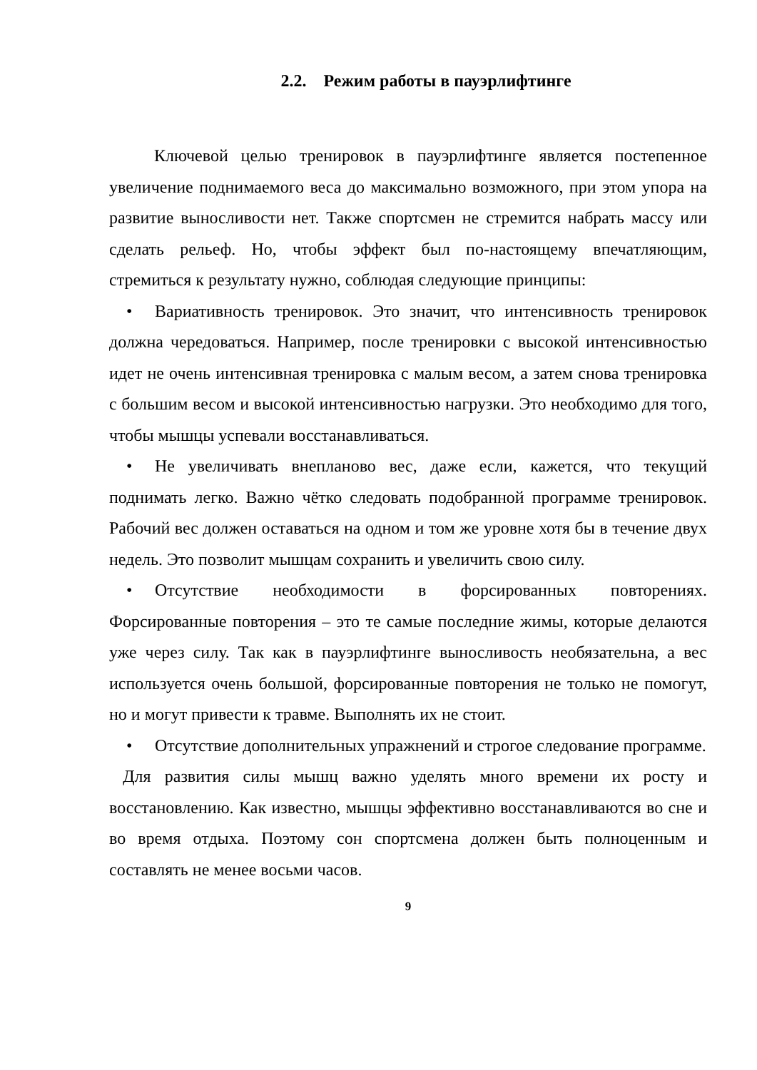2.2. Режим работы в пауэрлифтинге
Ключевой целью тренировок в пауэрлифтинге является постепенное увеличение поднимаемого веса до максимально возможного, при этом упора на развитие выносливости нет. Также спортсмен не стремится набрать массу или сделать рельеф. Но, чтобы эффект был по-настоящему впечатляющим, стремиться к результату нужно, соблюдая следующие принципы:
• Вариативность тренировок. Это значит, что интенсивность тренировок должна чередоваться. Например, после тренировки с высокой интенсивностью идет не очень интенсивная тренировка с малым весом, а затем снова тренировка с большим весом и высокой интенсивностью нагрузки. Это необходимо для того, чтобы мышцы успевали восстанавливаться.
• Не увеличивать внепланово вес, даже если, кажется, что текущий поднимать легко. Важно чётко следовать подобранной программе тренировок. Рабочий вес должен оставаться на одном и том же уровне хотя бы в течение двух недель. Это позволит мышцам сохранить и увеличить свою силу.
• Отсутствие необходимости в форсированных повторениях. Форсированные повторения – это те самые последние жимы, которые делаются уже через силу. Так как в пауэрлифтинге выносливость необязательна, а вес используется очень большой, форсированные повторения не только не помогут, но и могут привести к травме. Выполнять их не стоит.
• Отсутствие дополнительных упражнений и строгое следование программе.
Для развития силы мышц важно уделять много времени их росту и восстановлению. Как известно, мышцы эффективно восстанавливаются во сне и во время отдыха. Поэтому сон спортсмена должен быть полноценным и составлять не менее восьми часов.
9